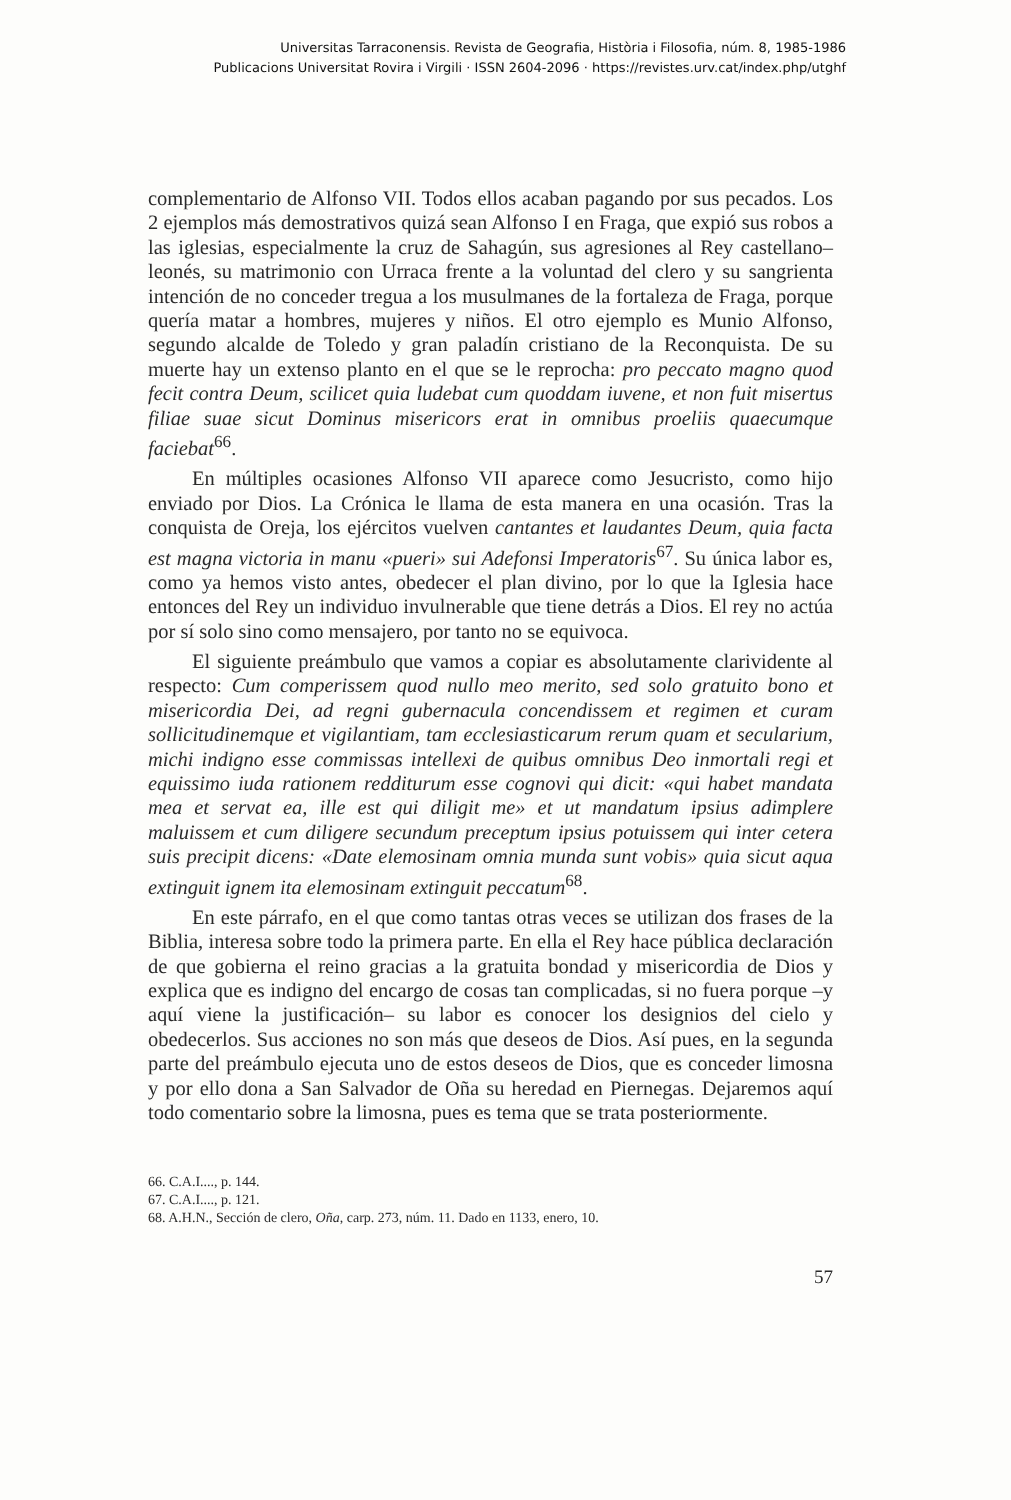Universitas Tarraconensis. Revista de Geografia, Història i Filosofia, núm. 8, 1985-1986
Publicacions Universitat Rovira i Virgili · ISSN 2604-2096 · https://revistes.urv.cat/index.php/utghf
complementario de Alfonso VII. Todos ellos acaban pagando por sus pecados. Los 2 ejemplos más demostrativos quizá sean Alfonso I en Fraga, que expió sus robos a las iglesias, especialmente la cruz de Sahagún, sus agresiones al Rey castellano–leonés, su matrimonio con Urraca frente a la voluntad del clero y su sangrienta intención de no conceder tregua a los musulmanes de la fortaleza de Fraga, porque quería matar a hombres, mujeres y niños. El otro ejemplo es Munio Alfonso, segundo alcalde de Toledo y gran paladín cristiano de la Reconquista. De su muerte hay un extenso planto en el que se le reprocha: pro peccato magno quod fecit contra Deum, scilicet quia ludebat cum quoddam iuvene, et non fuit misertus filiae suae sicut Dominus misericors erat in omnibus proeliis quaecumque faciebat<sup>66</sup>.
En múltiples ocasiones Alfonso VII aparece como Jesucristo, como hijo enviado por Dios. La Crónica le llama de esta manera en una ocasión. Tras la conquista de Oreja, los ejércitos vuelven cantantes et laudantes Deum, quia facta est magna victoria in manu «pueri» sui Adefonsi Imperatoris<sup>67</sup>. Su única labor es, como ya hemos visto antes, obedecer el plan divino, por lo que la Iglesia hace entonces del Rey un individuo invulnerable que tiene detrás a Dios. El rey no actúa por sí solo sino como mensajero, por tanto no se equivoca.
El siguiente preámbulo que vamos a copiar es absolutamente clarividente al respecto: Cum comperissem quod nullo meo merito, sed solo gratuito bono et misericordia Dei, ad regni gubernacula concendissem et regimen et curam sollicitudinemque et vigilantiam, tam ecclesiasticarum rerum quam et secularium, michi indigno esse commissas intellexi de quibus omnibus Deo inmortali regi et equissimo iuda rationem redditurum esse cognovi qui dicit: «qui habet mandata mea et servat ea, ille est qui diligit me» et ut mandatum ipsius adimplere maluissem et cum diligere secundum preceptum ipsius potuissem qui inter cetera suis precipit dicens: «Date elemosinam omnia munda sunt vobis» quia sicut aqua extinguit ignem ita elemosinam extinguit peccatum<sup>68</sup>.
En este párrafo, en el que como tantas otras veces se utilizan dos frases de la Biblia, interesa sobre todo la primera parte. En ella el Rey hace pública declaración de que gobierna el reino gracias a la gratuita bondad y misericordia de Dios y explica que es indigno del encargo de cosas tan complicadas, si no fuera porque –y aquí viene la justificación– su labor es conocer los designios del cielo y obedecerlos. Sus acciones no son más que deseos de Dios. Así pues, en la segunda parte del preámbulo ejecuta uno de estos deseos de Dios, que es conceder limosna y por ello dona a San Salvador de Oña su heredad en Piernegas. Dejaremos aquí todo comentario sobre la limosna, pues es tema que se trata posteriormente.
66. C.A.I...., p. 144.
67. C.A.I...., p. 121.
68. A.H.N., Sección de clero, Oña, carp. 273, núm. 11. Dado en 1133, enero, 10.
57